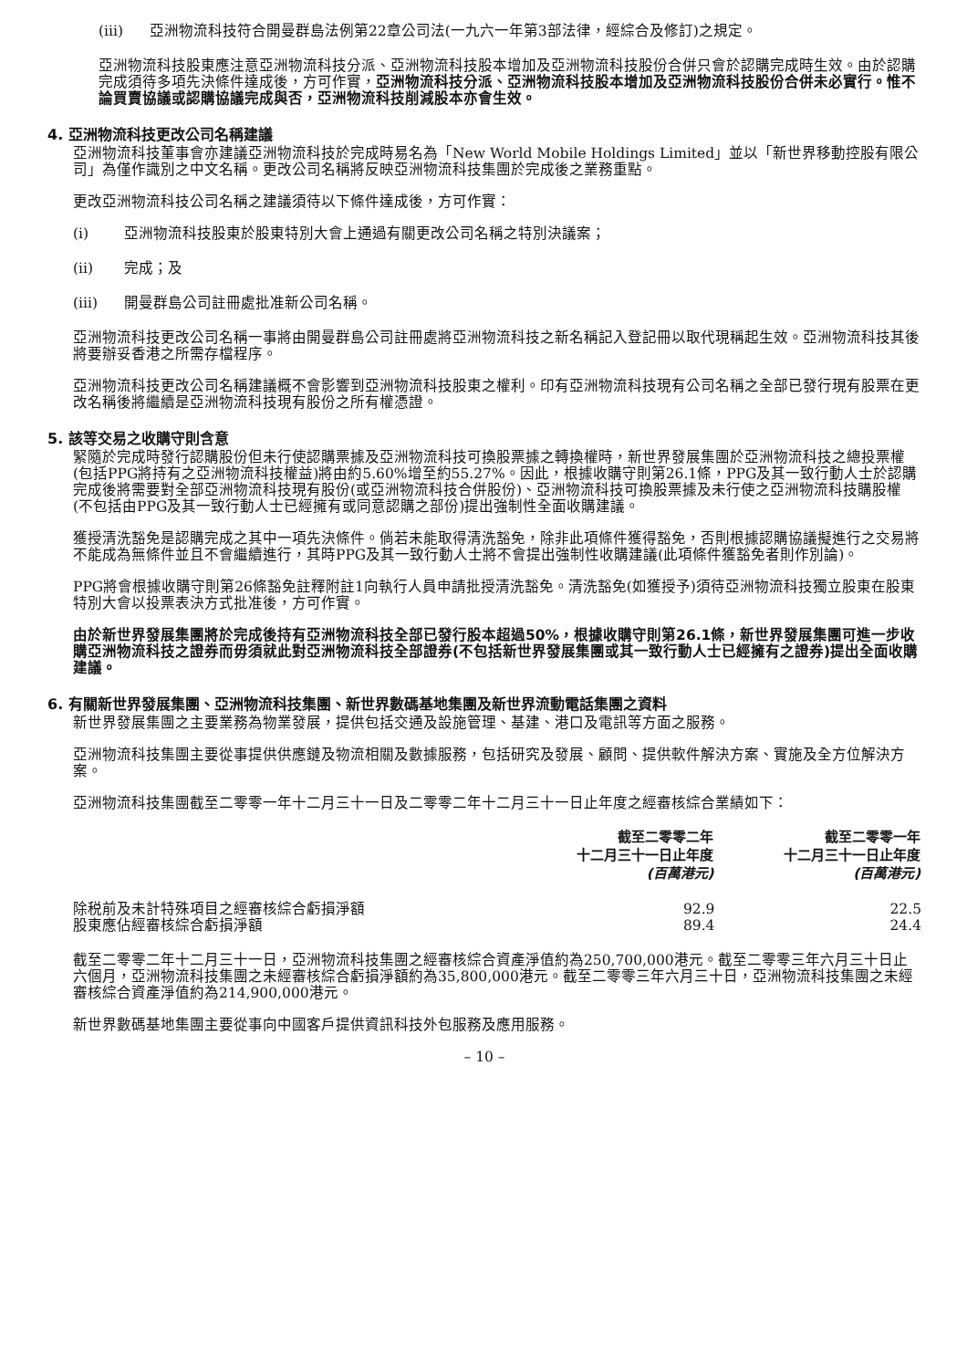(iii) 亞洲物流科技符合開曼群島法例第22章公司法(一九六一年第3部法律，經綜合及修訂)之規定。
亞洲物流科技股東應注意亞洲物流科技分派、亞洲物流科技股本增加及亞洲物流科技股份合併只會於認購完成時生效。由於認購完成須待多項先決條件達成後，方可作實，亞洲物流科技分派、亞洲物流科技股本增加及亞洲物流科技股份合併未必實行。惟不論買賣協議或認購協議完成與否，亞洲物流科技削減股本亦會生效。
4. 亞洲物流科技更改公司名稱建議
亞洲物流科技董事會亦建議亞洲物流科技於完成時易名為「New World Mobile Holdings Limited」並以「新世界移動控股有限公司」為僅作識別之中文名稱。更改公司名稱將反映亞洲物流科技集團於完成後之業務重點。
更改亞洲物流科技公司名稱之建議須待以下條件達成後，方可作實：
(i) 亞洲物流科技股東於股東特別大會上通過有關更改公司名稱之特別決議案；
(ii) 完成；及
(iii) 開曼群島公司註冊處批准新公司名稱。
亞洲物流科技更改公司名稱一事將由開曼群島公司註冊處將亞洲物流科技之新名稱記入登記冊以取代現稱起生效。亞洲物流科技其後將要辦妥香港之所需存檔程序。
亞洲物流科技更改公司名稱建議概不會影響到亞洲物流科技股東之權利。印有亞洲物流科技現有公司名稱之全部已發行現有股票在更改名稱後將繼續是亞洲物流科技現有股份之所有權憑證。
5. 該等交易之收購守則含意
緊隨於完成時發行認購股份但未行使認購票據及亞洲物流科技可換股票據之轉換權時，新世界發展集團於亞洲物流科技之總投票權(包括PPG將持有之亞洲物流科技權益)將由約5.60%增至約55.27%。因此，根據收購守則第26.1條，PPG及其一致行動人士於認購完成後將需要對全部亞洲物流科技現有股份(或亞洲物流科技合併股份)、亞洲物流科技可換股票據及未行使之亞洲物流科技購股權(不包括由PPG及其一致行動人士已經擁有或同意認購之部份)提出強制性全面收購建議。
獲授清洗豁免是認購完成之其中一項先決條件。倘若未能取得清洗豁免，除非此項條件獲得豁免，否則根據認購協議擬進行之交易將不能成為無條件並且不會繼續進行，其時PPG及其一致行動人士將不會提出強制性收購建議(此項條件獲豁免者則作別論)。
PPG將會根據收購守則第26條豁免註釋附註1向執行人員申請批授清洗豁免。清洗豁免(如獲授予)須待亞洲物流科技獨立股東在股東特別大會以投票表決方式批准後，方可作實。
由於新世界發展集團將於完成後持有亞洲物流科技全部已發行股本超過50%，根據收購守則第26.1條，新世界發展集團可進一步收購亞洲物流科技之證券而毋須就此對亞洲物流科技全部證券(不包括新世界發展集團或其一致行動人士已經擁有之證券)提出全面收購建議。
6. 有關新世界發展集團、亞洲物流科技集團、新世界數碼基地集團及新世界流動電話集團之資料
新世界發展集團之主要業務為物業發展，提供包括交通及設施管理、基建、港口及電訊等方面之服務。
亞洲物流科技集團主要從事提供供應鏈及物流相關及數據服務，包括研究及發展、顧問、提供軟件解決方案、實施及全方位解決方案。
亞洲物流科技集團截至二零零一年十二月三十一日及二零零二年十二月三十一日止年度之經審核綜合業績如下：
| | 截至二零零二年 十二月三十一日止年度 (百萬港元) | 截至二零零一年 十二月三十一日止年度 (百萬港元) |
| --- | --- | --- |
| 除税前及未計特殊項目之經審核綜合虧損淨額 | 92.9 | 22.5 |
| 股東應佔經審核綜合虧損淨額 | 89.4 | 24.4 |
截至二零零二年十二月三十一日，亞洲物流科技集團之經審核綜合資產淨值約為250,700,000港元。截至二零零三年六月三十日止六個月，亞洲物流科技集團之未經審核綜合虧損淨額約為35,800,000港元。截至二零零三年六月三十日，亞洲物流科技集團之未經審核綜合資產淨值約為214,900,000港元。
新世界數碼基地集團主要從事向中國客戶提供資訊科技外包服務及應用服務。
– 10 –